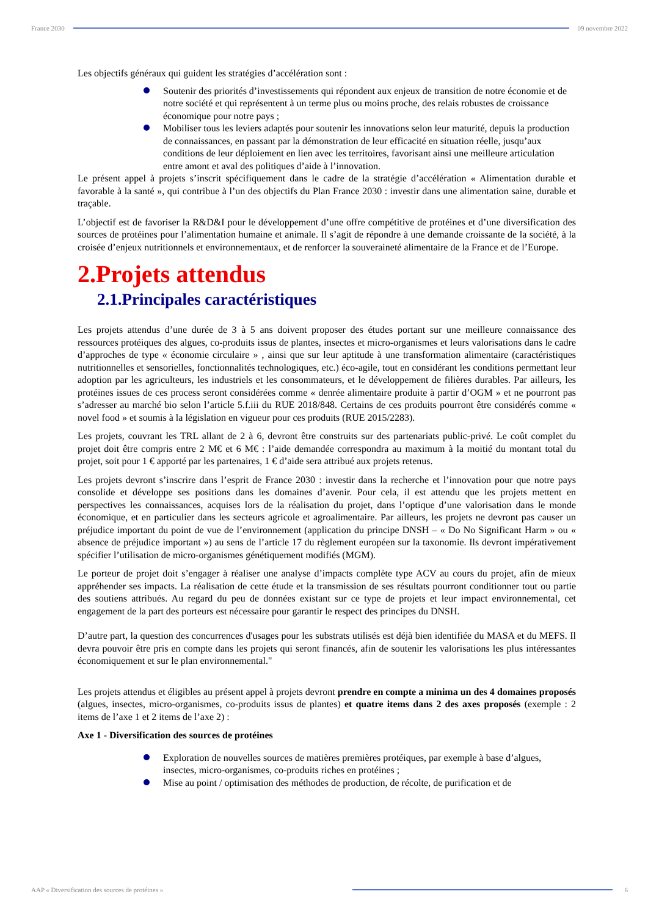France 2030 09 novembre 2022
Les objectifs généraux qui guident les stratégies d’accélération sont :
Soutenir des priorités d’investissements qui répondent aux enjeux de transition de notre économie et de notre société et qui représentent à un terme plus ou moins proche, des relais robustes de croissance économique pour notre pays ;
Mobiliser tous les leviers adaptés pour soutenir les innovations selon leur maturité, depuis la production de connaissances, en passant par la démonstration de leur efficacité en situation réelle, jusqu’aux conditions de leur déploiement en lien avec les territoires, favorisant ainsi une meilleure articulation entre amont et aval des politiques d’aide à l’innovation.
Le présent appel à projets s’inscrit spécifiquement dans le cadre de la stratégie d’accélération « Alimentation durable et favorable à la santé », qui contribue à l’un des objectifs du Plan France 2030 : investir dans une alimentation saine, durable et traçable.
L’objectif est de favoriser la R&D&I pour le développement d’une offre compétitive de protéines et d’une diversification des sources de protéines pour l’alimentation humaine et animale. Il s’agit de répondre à une demande croissante de la société, à la croisée d’enjeux nutritionnels et environnementaux, et de renforcer la souveraineté alimentaire de la France et de l’Europe.
2.Projets attendus
2.1.Principales caractéristiques
Les projets attendus d’une durée de 3 à 5 ans doivent proposer des études portant sur une meilleure connaissance des ressources protéiques des algues, co-produits issus de plantes, insectes et micro-organismes et leurs valorisations dans le cadre d’approches de type « économie circulaire » , ainsi que sur leur aptitude à une transformation alimentaire (caractéristiques nutritionnelles et sensorielles, fonctionnalités technologiques, etc.) éco-agile, tout en considérant les conditions permettant leur adoption par les agriculteurs, les industriels et les consommateurs, et le développement de filières durables. Par ailleurs, les protéines issues de ces process seront considérées comme « denrée alimentaire produite à partir d’OGM » et ne pourront pas s’adresser au marché bio selon l’article 5.f.iii du RUE 2018/848. Certains de ces produits pourront être considérés comme « novel food » et soumis à la législation en vigueur pour ces produits (RUE 2015/2283).
Les projets, couvrant les TRL allant de 2 à 6, devront être construits sur des partenariats public-privé. Le coût complet du projet doit être compris entre 2 M€ et 6 M€ : l’aide demandée correspondra au maximum à la moitié du montant total du projet, soit pour 1 € apporté par les partenaires, 1 € d’aide sera attribué aux projets retenus.
Les projets devront s’inscrire dans l’esprit de France 2030 : investir dans la recherche et l’innovation pour que notre pays consolide et développe ses positions dans les domaines d’avenir. Pour cela, il est attendu que les projets mettent en perspectives les connaissances, acquises lors de la réalisation du projet, dans l’optique d’une valorisation dans le monde économique, et en particulier dans les secteurs agricole et agroalimentaire. Par ailleurs, les projets ne devront pas causer un préjudice important du point de vue de l’environnement (application du principe DNSH – « Do No Significant Harm » ou « absence de préjudice important ») au sens de l’article 17 du règlement européen sur la taxonomie. Ils devront impérativement spécifier l’utilisation de micro-organismes génétiquement modifiés (MGM).
Le porteur de projet doit s’engager à réaliser une analyse d’impacts complète type ACV au cours du projet, afin de mieux appréhender ses impacts. La réalisation de cette étude et la transmission de ses résultats pourront conditionner tout ou partie des soutiens attribués. Au regard du peu de données existant sur ce type de projets et leur impact environnemental, cet engagement de la part des porteurs est nécessaire pour garantir le respect des principes du DNSH.
D’autre part, la question des concurrences d'usages pour les substrats utilisés est déjà bien identifiée du MASA et du MEFS. Il devra pouvoir être pris en compte dans les projets qui seront financés, afin de soutenir les valorisations les plus intéressantes économiquement et sur le plan environnemental."
Les projets attendus et éligibles au présent appel à projets devront prendre en compte a minima un des 4 domaines proposés (algues, insectes, micro-organismes, co-produits issus de plantes) et quatre items dans 2 des axes proposés (exemple : 2 items de l’axe 1 et 2 items de l’axe 2) :
Axe 1 - Diversification des sources de protéines
Exploration de nouvelles sources de matières premières protéiques, par exemple à base d’algues, insectes, micro-organismes, co-produits riches en protéines ;
Mise au point / optimisation des méthodes de production, de récolte, de purification et de
AAP « Diversification des sources de protéines »
6